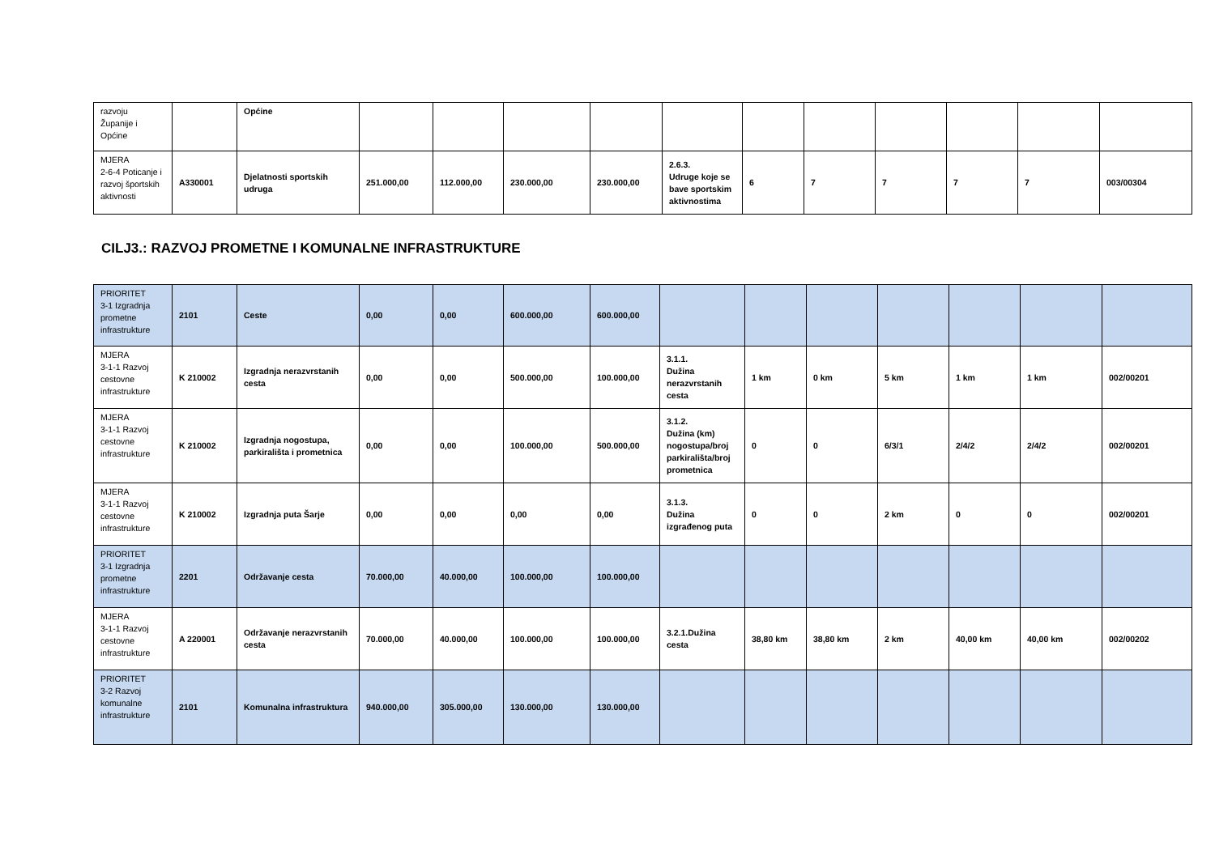| razvoju Županije i Općine | | Općine | | | | | | | | | | | |
| MJERA 2-6-4 Poticanje i razvoj športskih aktivnosti | A330001 | Djelatnosti sportskih udruga | 251.000,00 | 112.000,00 | 230.000,00 | 230.000,00 | 2.6.3. Udruge koje se bave sportskim aktivnostima | 6 | 7 | 7 | 7 | 7 | 003/00304 |
CILJ3.: RAZVOJ PROMETNE I KOMUNALNE INFRASTRUKTURE
| PRIORITET 3-1 Izgradnja prometne infrastrukture | 2101 | Ceste | 0,00 | 0,00 | 600.000,00 | 600.000,00 | | | | | | | |
| MJERA 3-1-1 Razvoj cestovne infrastrukture | K 210002 | Izgradnja nerazvrstanih cesta | 0,00 | 0,00 | 500.000,00 | 100.000,00 | 3.1.1. Dužina nerazvrstanih cesta | 1 km | 0 km | 5 km | 1 km | 1 km | 002/00201 |
| MJERA 3-1-1 Razvoj cestovne infrastrukture | K 210002 | Izgradnja nogostupa, parkirališta i prometnica | 0,00 | 0,00 | 100.000,00 | 500.000,00 | 3.1.2. Dužina (km) nogostupa/broj parkirališta/broj prometnica | 0 | 0 | 6/3/1 | 2/4/2 | 2/4/2 | 002/00201 |
| MJERA 3-1-1 Razvoj cestovne infrastrukture | K 210002 | Izgradnja puta Šarje | 0,00 | 0,00 | 0,00 | 0,00 | 3.1.3. Dužina izgrađenog puta | 0 | 0 | 2 km | 0 | 0 | 002/00201 |
| PRIORITET 3-1 Izgradnja prometne infrastrukture | 2201 | Održavanje cesta | 70.000,00 | 40.000,00 | 100.000,00 | 100.000,00 | | | | | | | |
| MJERA 3-1-1 Razvoj cestovne infrastrukture | A 220001 | Održavanje nerazvrstanih cesta | 70.000,00 | 40.000,00 | 100.000,00 | 100.000,00 | 3.2.1.Dužina cesta | 38,80 km | 38,80 km | 2 km | 40,00 km | 40,00 km | 002/00202 |
| PRIORITET 3-2 Razvoj komunalne infrastrukture | 2101 | Komunalna infrastruktura | 940.000,00 | 305.000,00 | 130.000,00 | 130.000,00 | | | | | | | |